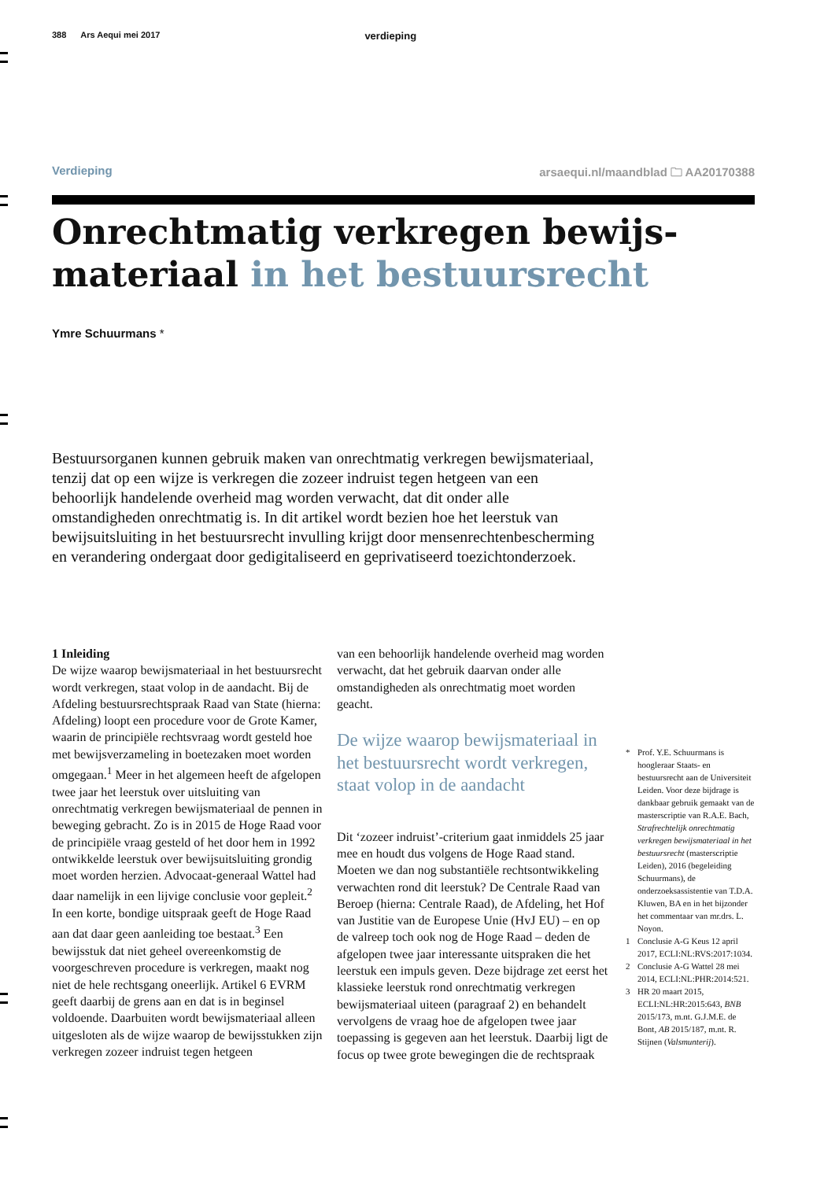388 Ars Aequi mei 2017 verdieping
Verdieping arsaequi.nl/maandblad 🗀 AA20170388
Onrechtmatig verkregen bewijs-
materiaal in het bestuursrecht
Ymre Schuurmans *
Bestuursorganen kunnen gebruik maken van onrechtmatig verkregen bewijsmateriaal, tenzij dat op een wijze is verkregen die zozeer indruist tegen hetgeen van een behoorlijk handelende overheid mag worden verwacht, dat dit onder alle omstandigheden onrechtmatig is. In dit artikel wordt bezien hoe het leerstuk van bewijsuitsluiting in het bestuursrecht invulling krijgt door mensenrechtenbescherming en verandering ondergaat door gedigitaliseerd en geprivatiseerd toezichtonderzoek.
1 Inleiding
De wijze waarop bewijsmateriaal in het bestuursrecht wordt verkregen, staat volop in de aandacht. Bij de Afdeling bestuursrechtspraak Raad van State (hierna: Afdeling) loopt een procedure voor de Grote Kamer, waarin de principiële rechtsvraag wordt gesteld hoe met bewijsverzameling in boetezaken moet worden omgegaan.<sup>1</sup> Meer in het algemeen heeft de afgelopen twee jaar het leerstuk over uitsluiting van onrechtmatig verkregen bewijsmateriaal de pennen in beweging gebracht. Zo is in 2015 de Hoge Raad voor de principiële vraag gesteld of het door hem in 1992 ontwikkelde leerstuk over bewijsuitsluiting grondig moet worden herzien. Advocaat-generaal Wattel had daar namelijk in een lijvige conclusie voor gepleit.<sup>2</sup> In een korte, bondige uitspraak geeft de Hoge Raad aan dat daar geen aanleiding toe bestaat.<sup>3</sup> Een bewijsstuk dat niet geheel overeenkomstig de voorgeschreven procedure is verkregen, maakt nog niet de hele rechtsgang oneerlijk. Artikel 6 EVRM geeft daarbij de grens aan en dat is in beginsel voldoende. Daarbuiten wordt bewijsmateriaal alleen uitgesloten als de wijze waarop de bewijsstukken zijn verkregen zozeer indruist tegen hetgeen
van een behoorlijk handelende overheid mag worden verwacht, dat het gebruik daarvan onder alle omstandigheden als onrechtmatig moet worden geacht.
De wijze waarop bewijsmateriaal in het bestuursrecht wordt verkregen, staat volop in de aandacht
Dit ‘zozeer indruist’-criterium gaat inmiddels 25 jaar mee en houdt dus volgens de Hoge Raad stand. Moeten we dan nog substantiële rechtsontwikkeling verwachten rond dit leerstuk? De Centrale Raad van Beroep (hierna: Centrale Raad), de Afdeling, het Hof van Justitie van de Europese Unie (HvJ EU) – en op de valreep toch ook nog de Hoge Raad – deden de afgelopen twee jaar interessante uitspraken die het leerstuk een impuls geven. Deze bijdrage zet eerst het klassieke leerstuk rond onrechtmatig verkregen bewijsmateriaal uiteen (paragraaf 2) en behandelt vervolgens de vraag hoe de afgelopen twee jaar toepassing is gegeven aan het leerstuk. Daarbij ligt de focus op twee grote bewegingen die de rechtspraak
* Prof. Y.E. Schuurmans is hoogleraar Staats- en bestuursrecht aan de Universiteit Leiden. Voor deze bijdrage is dankbaar gebruik gemaakt van de masterscriptie van R.A.E. Bach, Strafrechtelijk onrechtmatig verkregen bewijsmateriaal in het bestuursrecht (masterscriptie Leiden), 2016 (begeleiding Schuurmans), de onderzoeksassistentie van T.D.A. Kluwen, BA en in het bijzonder het commentaar van mr.drs. L. Noyon.
1 Conclusie A-G Keus 12 april 2017, ECLI:NL:RVS:2017:1034.
2 Conclusie A-G Wattel 28 mei 2014, ECLI:NL:PHR:2014:521.
3 HR 20 maart 2015, ECLI:NL:HR:2015:643, BNB 2015/173, m.nt. G.J.M.E. de Bont, AB 2015/187, m.nt. R. Stijnen (Valsmunterij).